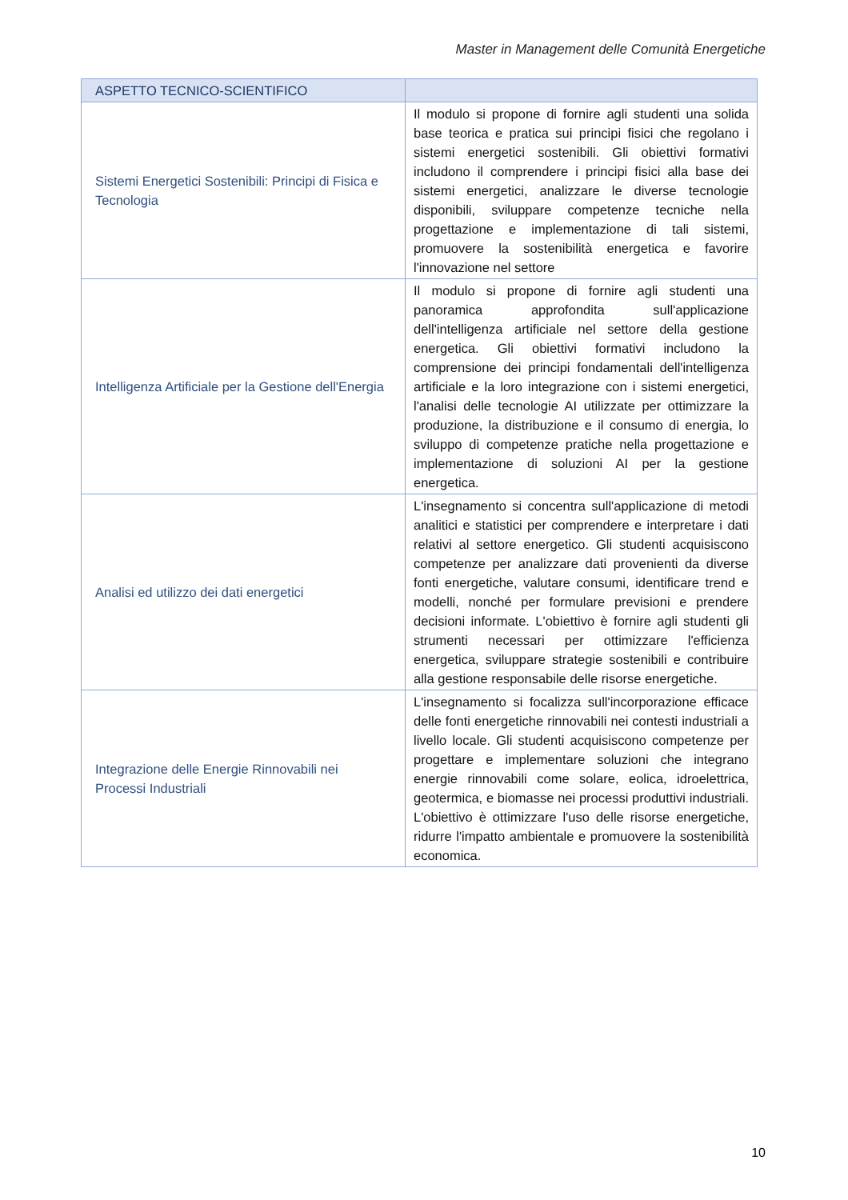Master in Management delle Comunità Energetiche
| ASPETTO TECNICO-SCIENTIFICO | |
| --- | --- |
| Sistemi Energetici Sostenibili: Principi di Fisica e Tecnologia | Il modulo si propone di fornire agli studenti una solida base teorica e pratica sui principi fisici che regolano i sistemi energetici sostenibili. Gli obiettivi formativi includono il comprendere i principi fisici alla base dei sistemi energetici, analizzare le diverse tecnologie disponibili, sviluppare competenze tecniche nella progettazione e implementazione di tali sistemi, promuovere la sostenibilità energetica e favorire l'innovazione nel settore |
| Intelligenza Artificiale per la Gestione dell'Energia | Il modulo si propone di fornire agli studenti una panoramica approfondita sull'applicazione dell'intelligenza artificiale nel settore della gestione energetica. Gli obiettivi formativi includono la comprensione dei principi fondamentali dell'intelligenza artificiale e la loro integrazione con i sistemi energetici, l'analisi delle tecnologie AI utilizzate per ottimizzare la produzione, la distribuzione e il consumo di energia, lo sviluppo di competenze pratiche nella progettazione e implementazione di soluzioni AI per la gestione energetica. |
| Analisi ed utilizzo dei dati energetici | L'insegnamento si concentra sull'applicazione di metodi analitici e statistici per comprendere e interpretare i dati relativi al settore energetico. Gli studenti acquisiscono competenze per analizzare dati provenienti da diverse fonti energetiche, valutare consumi, identificare trend e modelli, nonché per formulare previsioni e prendere decisioni informate. L'obiettivo è fornire agli studenti gli strumenti necessari per ottimizzare l'efficienza energetica, sviluppare strategie sostenibili e contribuire alla gestione responsabile delle risorse energetiche. |
| Integrazione delle Energie Rinnovabili nei Processi Industriali | L'insegnamento si focalizza sull'incorporazione efficace delle fonti energetiche rinnovabili nei contesti industriali a livello locale. Gli studenti acquisiscono competenze per progettare e implementare soluzioni che integrano energie rinnovabili come solare, eolica, idroelettrica, geotermica, e biomasse nei processi produttivi industriali. L'obiettivo è ottimizzare l'uso delle risorse energetiche, ridurre l'impatto ambientale e promuovere la sostenibilità economica. |
10